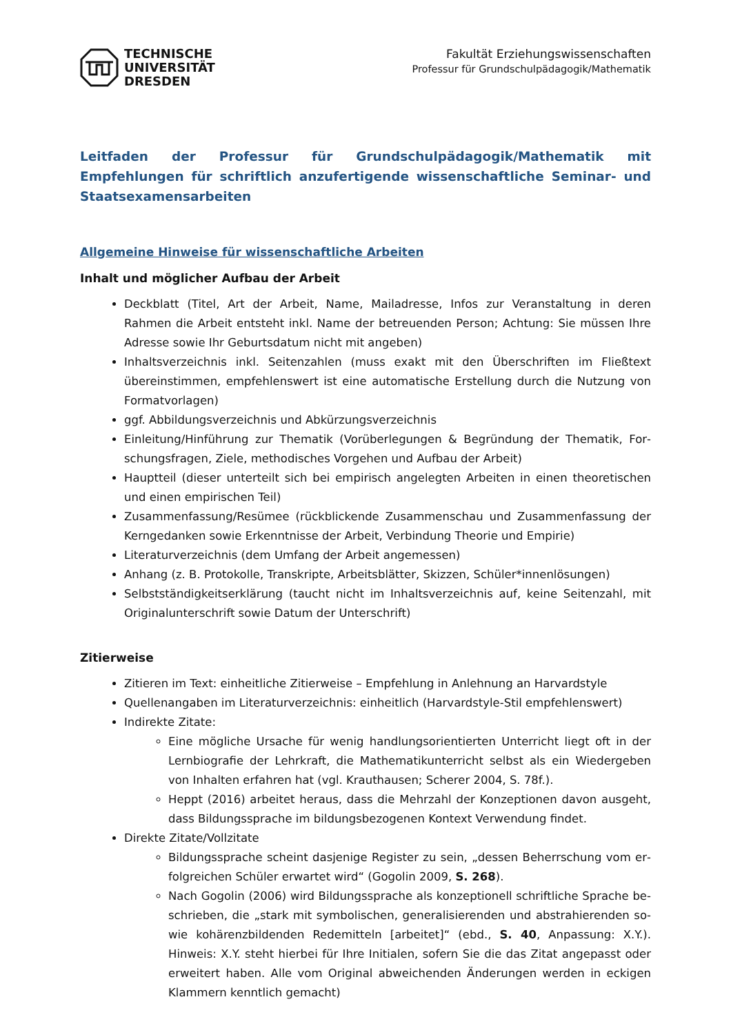TECHNISCHE
UNIVERSITÄT
DRESDEN
Fakultät Erziehungswissenschaften
Professur für Grundschulpädagogik/Mathematik
Leitfaden der Professur für Grundschulpädagogik/Mathematik mit Empfehlungen für schriftlich anzufertigende wissenschaftliche Seminar- und Staatsexamensarbeiten
Allgemeine Hinweise für wissenschaftliche Arbeiten
Inhalt und möglicher Aufbau der Arbeit
Deckblatt (Titel, Art der Arbeit, Name, Mailadresse, Infos zur Veranstaltung in deren Rahmen die Arbeit entsteht inkl. Name der betreuenden Person; Achtung: Sie müssen Ihre Adresse sowie Ihr Geburtsdatum nicht mit angeben)
Inhaltsverzeichnis inkl. Seitenzahlen (muss exakt mit den Überschriften im Fließtext überein­stimmen, empfehlenswert ist eine automatische Erstellung durch die Nutzung von Format­vorlagen)
ggf. Abbildungsverzeichnis und Abkürzungsverzeichnis
Einleitung/Hinführung zur Thematik (Vorüberlegungen & Begründung der Thematik, For­schungsfragen, Ziele, methodisches Vorgehen und Aufbau der Arbeit)
Hauptteil (dieser unterteilt sich bei empirisch angelegten Arbeiten in einen theoretischen und einen empirischen Teil)
Zusammenfassung/Resümee (rückblickende Zusammenschau und Zusammenfassung der Kerngedanken sowie Erkenntnisse der Arbeit, Verbindung Theorie und Empirie)
Literaturverzeichnis (dem Umfang der Arbeit angemessen)
Anhang (z. B. Protokolle, Transkripte, Arbeitsblätter, Skizzen, Schüler*innenlösungen)
Selbstständigkeitserklärung (taucht nicht im Inhaltsverzeichnis auf, keine Seitenzahl, mit Ori­ginalunterschrift sowie Datum der Unterschrift)
Zitierweise
Zitieren im Text: einheitliche Zitierweise – Empfehlung in Anlehnung an Harvardstyle
Quellenangaben im Literaturverzeichnis: einheitlich (Harvardstyle-Stil empfehlenswert)
Indirekte Zitate:
Eine mögliche Ursache für wenig handlungsorientierten Unterricht liegt oft in der Lernbiografie der Lehrkraft, die Mathematikunterricht selbst als ein Wiedergeben von Inhalten erfahren hat (vgl. Krauthausen; Scherer 2004, S. 78f.).
Heppt (2016) arbeitet heraus, dass die Mehrzahl der Konzeptionen davon ausgeht, dass Bildungssprache im bildungsbezogenen Kontext Verwendung findet.
Direkte Zitate/Vollzitate
Bildungssprache scheint dasjenige Register zu sein, „dessen Beherrschung vom er­folgreichen Schüler erwartet wird“ (Gogolin 2009, S. 268).
Nach Gogolin (2006) wird Bildungssprache als konzeptionell schriftliche Sprache be­schrieben, die „stark mit symbolischen, generalisierenden und abstrahierenden so­wie kohärenzbildenden Redemitteln [arbeitet]“ (ebd., S. 40, Anpassung: X.Y.). Hinweis: X.Y. steht hierbei für Ihre Initialen, sofern Sie die das Zitat angepasst oder erweitert haben. Alle vom Original abweichenden Änderungen werden in eckigen Klammern kenntlich gemacht)